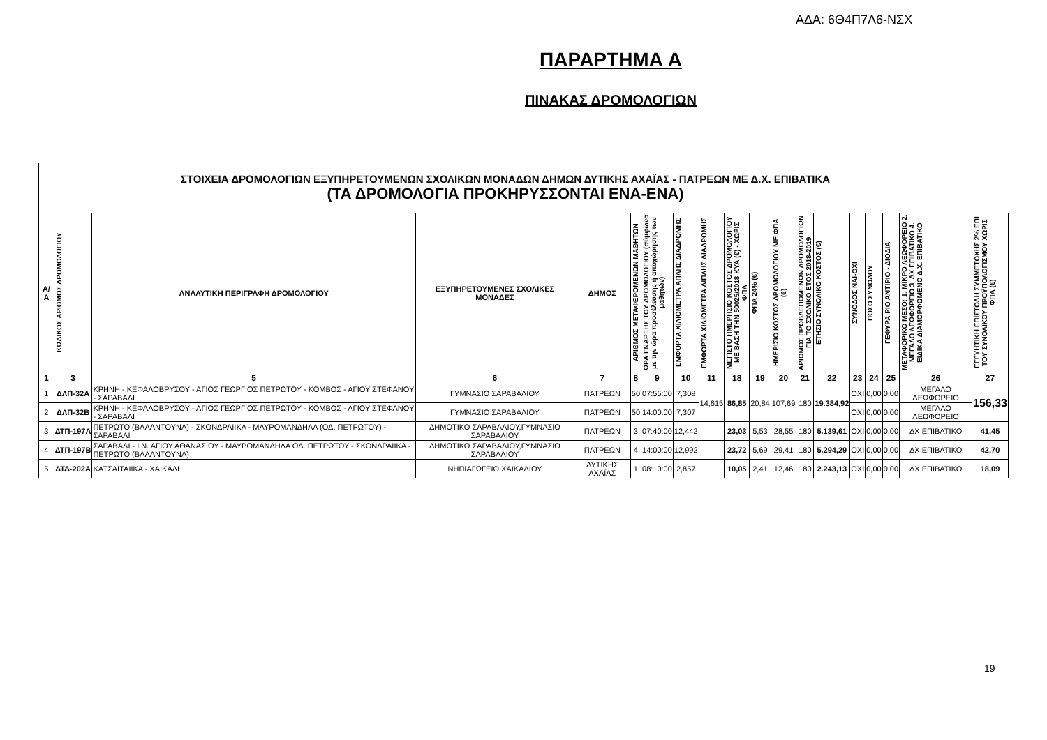ΑΔΑ: 6Θ4Π7Λ6-ΝΣΧ
ΠΑΡΑΡΤΗΜΑ Α
ΠΙΝΑΚΑΣ ΔΡΟΜΟΛΟΓΙΩΝ
| ΣΤΟΙΧΕΙΑ ΔΡΟΜΟΛΟΓΙΩΝ ΕΞΥΠΗΡΕΤΟΥΜΕΝΩΝ ΣΧΟΛΙΚΩΝ ΜΟΝΑΔΩΝ ΔΗΜΩΝ ΔΥΤΙΚΗΣ ΑΧΑΪΑΣ - ΠΑΤΡΕΩΝ ΜΕ Δ.Χ. ΕΠΙΒΑΤΙΚΑ (ΤΑ ΔΡΟΜΟΛΟΓΙΑ ΠΡΟΚΗΡΥΣΣΟΝΤΑΙ ΕΝΑ-ΕΝΑ) | | | | | | | | | | | | | | | | | | |
| Α/ Α | ΚΩΔΙΚΟΣ ΑΡΙΘΜΟΣ ΔΡΟΜΟΛΟΓΙΟΥ | ΑΝΑΛΥΤΙΚΗ ΠΕΡΙΓΡΑΦΗ ΔΡΟΜΟΛΟΓΙΟΥ | ΕΞΥΠΗΡΕΤΟΥΜΕΝΕΣ ΣΧΟΛΙΚΕΣ ΜΟΝΑΔΕΣ | ΔΗΜΟΣ | ΑΡΙΘΜΟΣ ΜΕΤΑΦΕΡΟΜΕΝΩΝ ΜΑΘΗΤΩΝ | ΩΡΑ ΕΝΑΡΞΗΣ ΤΟΥ ΔΡΟΜΟΛΟΓΙΟΥ (σύμφωνα με την ώρα προσέλευσης ή αποχώρησης των μαθητών) | ΕΜΦΟΡΤΑ ΧΙΛΙΟΜΕΤΡΑ ΑΠΛΗΣ ΔΙΑΔΡΟΜΗΣ | ΕΜΦΟΡΤΑ ΧΙΛΙΟΜΕΤΡΑ ΔΙΠΛΗΣ ΔΙΑΔΡΟΜΗΣ | ΜΕΓΙΣΤΟ ΗΜΕΡΗΣΙΟ ΚΟΣΤΟΣ ΔΡΟΜΟΛΟΓΙΟΥ ΜΕ ΒΑΣΗ ΤΗΝ 50025/2018 ΚΥΑ (€) - ΧΩΡΙΣ ΦΠΑ | ΦΠΑ 24% (€) | ΗΜΕΡΙΣΙΟ ΚΟΣΤΟΣ ΔΡΟΜΟΛΟΓΙΟΥ ΜΕ ΦΠΑ (€) | ΑΡΙΘΜΟΣ ΠΡΟΒΛΕΠΟΜΕΝΩΝ ΔΡΟΜΟΛΟΓΙΩΝ ΓΙΑ ΤΟ ΣΧΟΛΙΚΟ ΕΤΟΣ 2018-2019 | ΕΤΗΣΙΟ ΣΥΝΟΛΙΚΟ ΚΟΣΤΟΣ (€) | ΣΥΝΟΔΟΣ ΝΑΙ-ΟΧΙ | ΠΟΣΟ ΣΥΝΟΔΟΥ | ΓΕΦΥΡΑ ΡΙΟ ΑΝΤΙΡΙΟ - ΔΙΟΔΙΑ | ΜΕΤΑΦΟΡΙΚΟ ΜΕΣΟ: 1. ΜΙΚΡΟ ΛΕΩΦΟΡΕΙΟ 2. ΜΕΓΑΛΟ ΛΕΩΦΟΡΕΙΟ 3. ΔΧ ΕΠΙΒΑΤΙΚΟ 4. ΕΙΔΙΚΑ ΔΙΑΜΟΡΦΩΜΕΝΟ Δ.Χ. ΕΠΙΒΑΤΙΚΟ | ΕΓΓΥΗΤΙΚΗ ΕΠΙΣΤΟΛΗ ΣΥΜΜΕΤΟΧΗΣ 2% ΕΠΙ ΤΟΥ ΣΥΝΟΛΙΚΟΥ ΠΡΟΫΠΟΛΟΓΙΣΜΟΥ ΧΩΡΙΣ ΦΠΑ (€) |
| 1 | 3 | 5 | 6 | 7 | 8 | 9 | 10 | 11 | 18 | 19 | 20 | 21 | 22 | 23 | 24 | 25 | 26 | 27 |
| 1 | ΔΛΠ-32Α | ΚΡΗΝΗ - ΚΕΦΑΛΟΒΡΥΣΟΥ - ΑΓΙΟΣ ΓΕΩΡΓΙΟΣ ΠΕΤΡΩΤΟΥ - ΚΟΜΒΟΣ - ΑΓΙΟΥ ΣΤΕΦΑΝΟΥ - ΣΑΡΑΒΑΛΙ | ΓΥΜΝΑΣΙΟ ΣΑΡΑΒΑΛΙΟΥ | ΠΑΤΡΕΩΝ | 50 | 07:55:00 | 7,308 | 14,615 | 86,85 | 20,84 | 107,69 | 180 | 19.384,92 | ΟΧΙ | 0,00 | 0,00 | ΜΕΓΑΛΟ ΛΕΩΦΟΡΕΙΟ | 156,33 |
| 2 | ΔΛΠ-32Β | ΚΡΗΝΗ - ΚΕΦΑΛΟΒΡΥΣΟΥ - ΑΓΙΟΣ ΓΕΩΡΓΙΟΣ ΠΕΤΡΩΤΟΥ - ΚΟΜΒΟΣ - ΑΓΙΟΥ ΣΤΕΦΑΝΟΥ - ΣΑΡΑΒΑΛΙ | ΓΥΜΝΑΣΙΟ ΣΑΡΑΒΑΛΙΟΥ | ΠΑΤΡΕΩΝ | 50 | 14:00:00 | 7,307 | | | | | | | ΟΧΙ | 0,00 | 0,00 | ΜΕΓΑΛΟ ΛΕΩΦΟΡΕΙΟ | |
| 3 | ΔΤΠ-197Α | ΠΕΤΡΩΤΟ (ΒΑΛΑΝΤΟΥΝΑ) - ΣΚΟΝΔΡΑΙΙΚΑ - ΜΑΥΡΟΜΑΝΔΗΛΑ (ΟΔ. ΠΕΤΡΩΤΟΥ) - ΣΑΡΑΒΑΛΙ | ΔΗΜΟΤΙΚΟ ΣΑΡΑΒΑΛΙΟΥ,ΓΥΜΝΑΣΙΟ ΣΑΡΑΒΑΛΙΟΥ | ΠΑΤΡΕΩΝ | 3 | 07:40:00 | 12,442 | | 23,03 | 5,53 | 28,55 | 180 | 5.139,61 | ΟΧΙ | 0,00 | 0,00 | ΔΧ ΕΠΙΒΑΤΙΚΟ | 41,45 |
| 4 | ΔΤΠ-197Β | ΣΑΡΑΒΑΛΙ - Ι.Ν. ΑΓΙΟΥ ΑΘΑΝΑΣΙΟΥ - ΜΑΥΡΟΜΑΝΔΗΛΑ ΟΔ. ΠΕΤΡΩΤΟΥ - ΣΚΟΝΔΡΑΙΙΚΑ - ΠΕΤΡΩΤΟ (ΒΑΛΑΝΤΟΥΝΑ) | ΔΗΜΟΤΙΚΟ ΣΑΡΑΒΑΛΙΟΥ,ΓΥΜΝΑΣΙΟ ΣΑΡΑΒΑΛΙΟΥ | ΠΑΤΡΕΩΝ | 4 | 14:00:00 | 12,992 | | 23,72 | 5,69 | 29,41 | 180 | 5.294,29 | ΟΧΙ | 0,00 | 0,00 | ΔΧ ΕΠΙΒΑΤΙΚΟ | 42,70 |
| 5 | ΔΤΔ-202Α | ΚΑΤΣΑΙΤΑΙΙΚΑ - ΧΑΙΚΑΛΙ | ΝΗΠΙΑΓΩΓΕΙΟ ΧΑΙΚΑΛΙΟΥ | ΔΥΤΙΚΗΣ ΑΧΑΪΑΣ | 1 | 08:10:00 | 2,857 | | 10,05 | 2,41 | 12,46 | 180 | 2.243,13 | ΟΧΙ | 0,00 | 0,00 | ΔΧ ΕΠΙΒΑΤΙΚΟ | 18,09 |
19